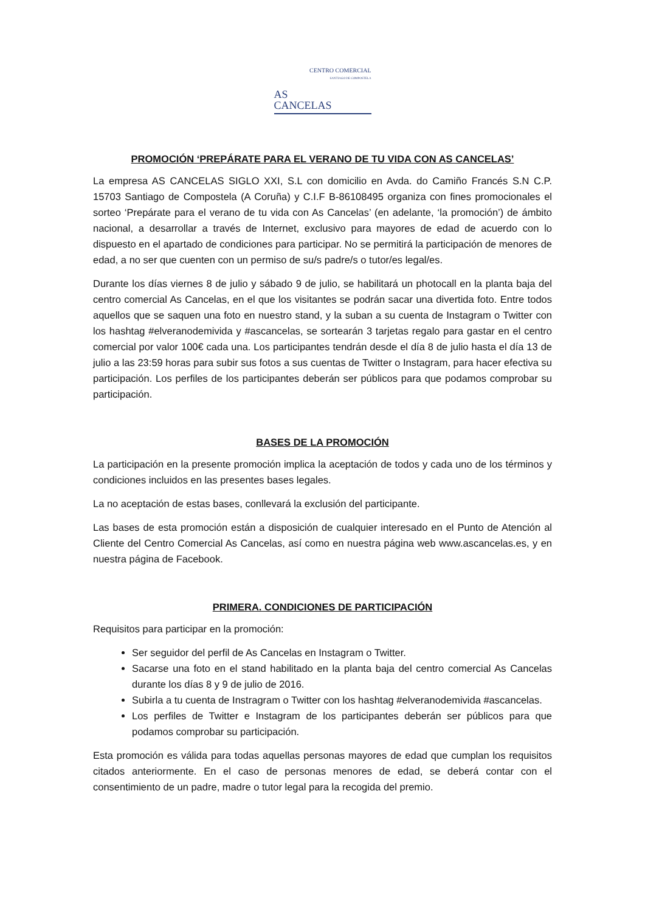CENTRO COMERCIAL
SANTIAGO DE COMPOSTELA
AS
CANCELAS
PROMOCIÓN ‘PREPÁRATE PARA EL VERANO DE TU VIDA CON AS CANCELAS’
La empresa AS CANCELAS SIGLO XXI, S.L con domicilio en Avda. do Camiño Francés S.N C.P. 15703 Santiago de Compostela (A Coruña) y C.I.F B-86108495 organiza con fines promocionales el sorteo ‘Prepárate para el verano de tu vida con As Cancelas’ (en adelante, ‘la promoción’) de ámbito nacional, a desarrollar a través de Internet, exclusivo para mayores de edad de acuerdo con lo dispuesto en el apartado de condiciones para participar. No se permitirá la participación de menores de edad, a no ser que cuenten con un permiso de su/s padre/s o tutor/es legal/es.
Durante los días viernes 8 de julio y sábado 9 de julio, se habilitará un photocall en la planta baja del centro comercial As Cancelas, en el que los visitantes se podrán sacar una divertida foto. Entre todos aquellos que se saquen una foto en nuestro stand, y la suban a su cuenta de Instagram o Twitter con los hashtag #elveranodemivida y #ascancelas, se sortearán 3 tarjetas regalo para gastar en el centro comercial por valor 100€ cada una. Los participantes tendrán desde el día 8 de julio hasta el día 13 de julio a las 23:59 horas para subir sus fotos a sus cuentas de Twitter o Instagram, para hacer efectiva su participación. Los perfiles de los participantes deberán ser públicos para que podamos comprobar su participación.
BASES DE LA PROMOCIÓN
La participación en la presente promoción implica la aceptación de todos y cada uno de los términos y condiciones incluidos en las presentes bases legales.
La no aceptación de estas bases, conllevará la exclusión del participante.
Las bases de esta promoción están a disposición de cualquier interesado en el Punto de Atención al Cliente del Centro Comercial As Cancelas, así como en nuestra página web www.ascancelas.es, y en nuestra página de Facebook.
PRIMERA. CONDICIONES DE PARTICIPACIÓN
Requisitos para participar en la promoción:
Ser seguidor del perfil de As Cancelas en Instagram o Twitter.
Sacarse una foto en el stand habilitado en la planta baja del centro comercial As Cancelas durante los días 8 y 9 de julio de 2016.
Subirla a tu cuenta de Instragram o Twitter con los hashtag #elveranodemivida #ascancelas.
Los perfiles de Twitter e Instagram de los participantes deberán ser públicos para que podamos comprobar su participación.
Esta promoción es válida para todas aquellas personas mayores de edad que cumplan los requisitos citados anteriormente. En el caso de personas menores de edad, se deberá contar con el consentimiento de un padre, madre o tutor legal para la recogida del premio.